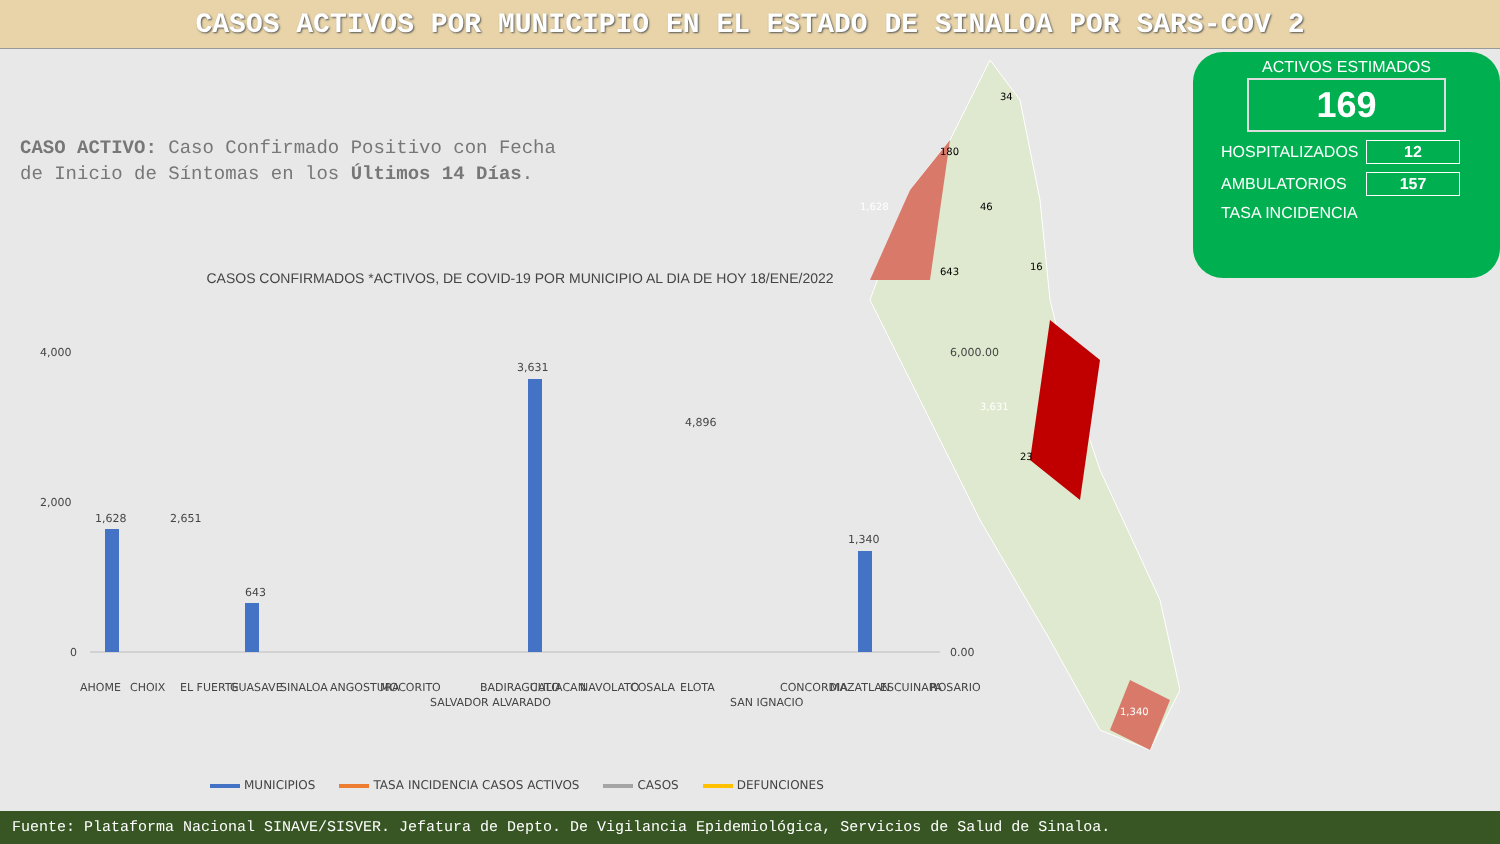CASOS ACTIVOS POR MUNICIPIO EN EL ESTADO DE SINALOA POR SARS-COV 2
CASO ACTIVO: Caso Confirmado Positivo con Fecha de Inicio de Síntomas en los Últimos 14 Días.
ACTIVOS ESTIMADOS
169
HOSPITALIZADOS 12
AMBULATORIOS 157
TASA INCIDENCIA
1,628
3,631
1,340
34
180
46
643
16
23
CASOS CONFIRMADOS *ACTIVOS, DE COVID-19 POR MUNICIPIO AL DIA DE HOY 18/ENE/2022
4,000
2,000
0
6,000.00
0.00
1,628
3,631
1,340
643
4,896
2,651
AHOME
CHOIX
EL FUERTE
GUASAVE
SINALOA
ANGOSTURA
MOCORITO
SALVADOR ALVARADO
BADIRAGUATO
CULIACAN
NAVOLATO
COSALA
ELOTA
SAN IGNACIO
CONCORDIA
MAZATLAN
ESCUINAPA
ROSARIO
MUNICIPIOS TASA INCIDENCIA CASOS ACTIVOS CASOS DEFUNCIONES
Fuente: Plataforma Nacional SINAVE/SISVER. Jefatura de Depto. De Vigilancia Epidemiológica, Servicios de Salud de Sinaloa.